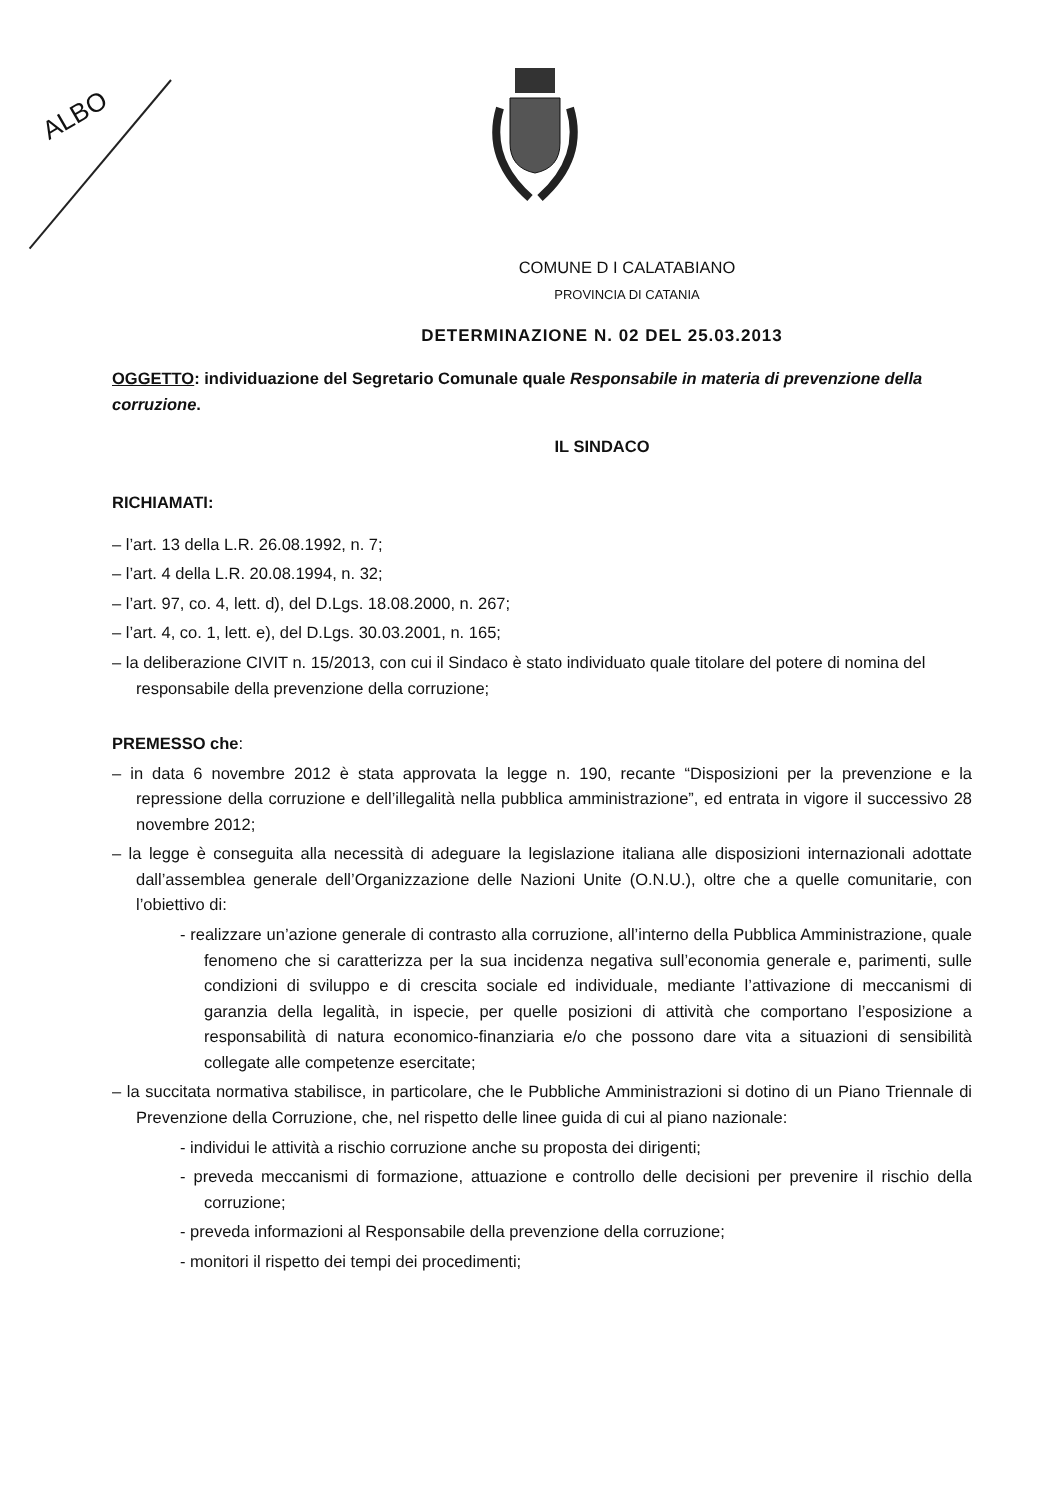ALBO
COMUNE D I CALATABIANO
PROVINCIA DI CATANIA
DETERMINAZIONE N. 02 DEL 25.03.2013
OGGETTO: individuazione del Segretario Comunale quale Responsabile in materia di prevenzione della corruzione.
IL SINDACO
RICHIAMATI:
– l’art. 13 della L.R. 26.08.1992, n. 7;
– l’art. 4 della L.R. 20.08.1994, n. 32;
– l’art. 97, co. 4, lett. d), del D.Lgs. 18.08.2000, n. 267;
– l’art. 4, co. 1, lett. e), del D.Lgs. 30.03.2001, n. 165;
– la deliberazione CIVIT n. 15/2013, con cui il Sindaco è stato individuato quale titolare del potere di nomina del responsabile della prevenzione della corruzione;
PREMESSO che:
– in data 6 novembre 2012 è stata approvata la legge n. 190, recante “Disposizioni per la prevenzione e la repressione della corruzione e dell’illegalità nella pubblica amministrazione”, ed entrata in vigore il successivo 28 novembre 2012;
– la legge è conseguita alla necessità di adeguare la legislazione italiana alle disposizioni internazionali adottate dall’assemblea generale dell’Organizzazione delle Nazioni Unite (O.N.U.), oltre che a quelle comunitarie, con l’obiettivo di:
- realizzare un’azione generale di contrasto alla corruzione, all’interno della Pubblica Amministrazione, quale fenomeno che si caratterizza per la sua incidenza negativa sull’economia generale e, parimenti, sulle condizioni di sviluppo e di crescita sociale ed individuale, mediante l’attivazione di meccanismi di garanzia della legalità, in ispecie, per quelle posizioni di attività che comportano l’esposizione a responsabilità di natura economico-finanziaria e/o che possono dare vita a situazioni di sensibilità collegate alle competenze esercitate;
– la succitata normativa stabilisce, in particolare, che le Pubbliche Amministrazioni si dotino di un Piano Triennale di Prevenzione della Corruzione, che, nel rispetto delle linee guida di cui al piano nazionale:
- individui le attività a rischio corruzione anche su proposta dei dirigenti;
- preveda meccanismi di formazione, attuazione e controllo delle decisioni per prevenire il rischio della corruzione;
- preveda informazioni al Responsabile della prevenzione della corruzione;
- monitori il rispetto dei tempi dei procedimenti;